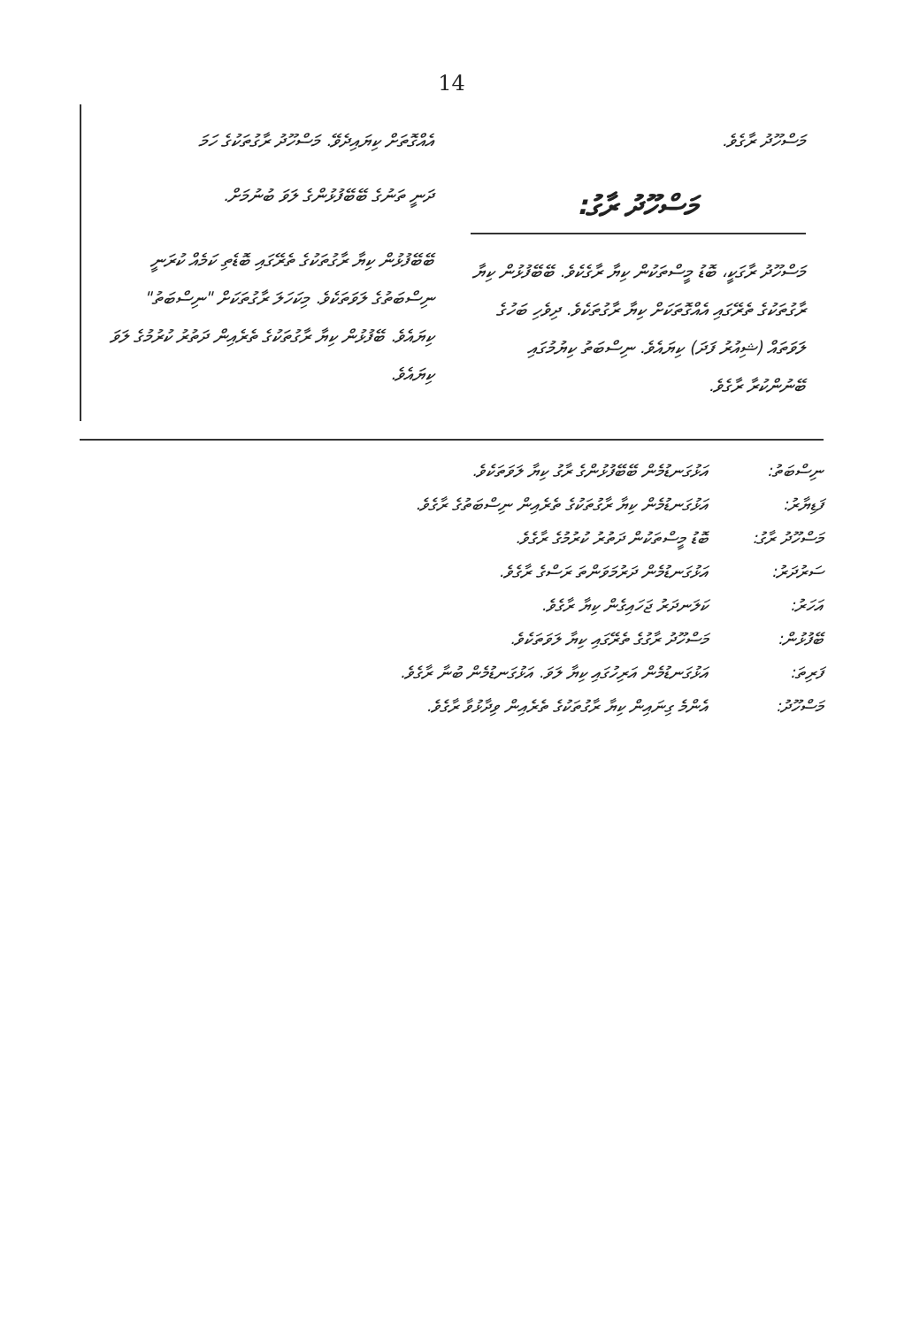14
އެއްގޮތަށް ކިޔައިދެވޭ. މަސްހޫދު ރާގުތަކުގެ ހަމަ
ދަނީ ތަނުގެ ބޭބޭފުޅުންގެ ލަވަ ބުނުމަށް.
ބޭބޭފުޅުން ކިޔާ ރާގުތަކުގެ ތެރޭގައި ބޮޑެތި ކަމެއް ކުރަނީ ނިސްބަތުގެ ލަވަތަކެވެ. މިކަހަލަ ރާގުތަކަށް "ނިސްބަތު" ކިޔައެވެ. ބޭފުޅުން ކިޔާ ރާގުތަކުގެ ތެރެއިން ދަތުރު ކުރުމުގެ ލަވަ ކިޔައެވެ.
މަސްހޫދު ރާގެވެ.
މަސްހޫދު ރާގު:
މަސްހޫދު ރާގަކީ، ބޮޑު މީސްތަކުން ކިޔާ ރާގެކެވެ. ބޭބޭފުޅުން ކިޔާ ރާގުތަކުގެ ތެރޭގައި އެއްގޮތަކަށް ކިޔާ ރާގުތަކެވެ. ދިވެހި ބަހުގެ ލަވަތައް (ޝިއުރު ފަދަ) ކިޔައެވެ. ނިސްބަތު ކިޔުމުގައި ބޭނުންކުރާ ރާގެވެ.
ނިސްބަތު: އަޅުގަނޑުމެން ބޭބޭފުޅުންގެ ރާގު ކިޔާ ލަވަތަކެވެ.
ފަޑިޔާރު: އަޅުގަނޑުމެން ކިޔާ ރާގުތަކުގެ ތެރެއިން ނިސްބަތުގެ ރާގެވެ.
މަސްހޫދު ރާގު: ބޮޑު މީސްތަކުން ދަތުރު ކުރުމުގެ ރާގެވެ.
ސަރުދަރު: އަޅުގަނޑުމެން ދަރުމަވަންތަ ރަސްގެ ރާގެވެ.
އަހަރު: ކަލަނދަރު ޖަހައިގެން ކިޔާ ރާގެވެ.
ބޭފުޅުން: މަސްހޫދު ރާގުގެ ތެރޭގައި ކިޔާ ލަވަތަކެވެ.
ފަރިތަ: އަޅުގަނޑުމެން އަރިހުގައި ކިޔާ ލަވަ. އަޅުގަނޑުމެން ބުނާ ރާގެވެ.
މަސްހޫދު: އެންމެ ގިނައިން ކިޔާ ރާގުތަކުގެ ތެރެއިން ވިދާޅުވާ ރާގެވެ.